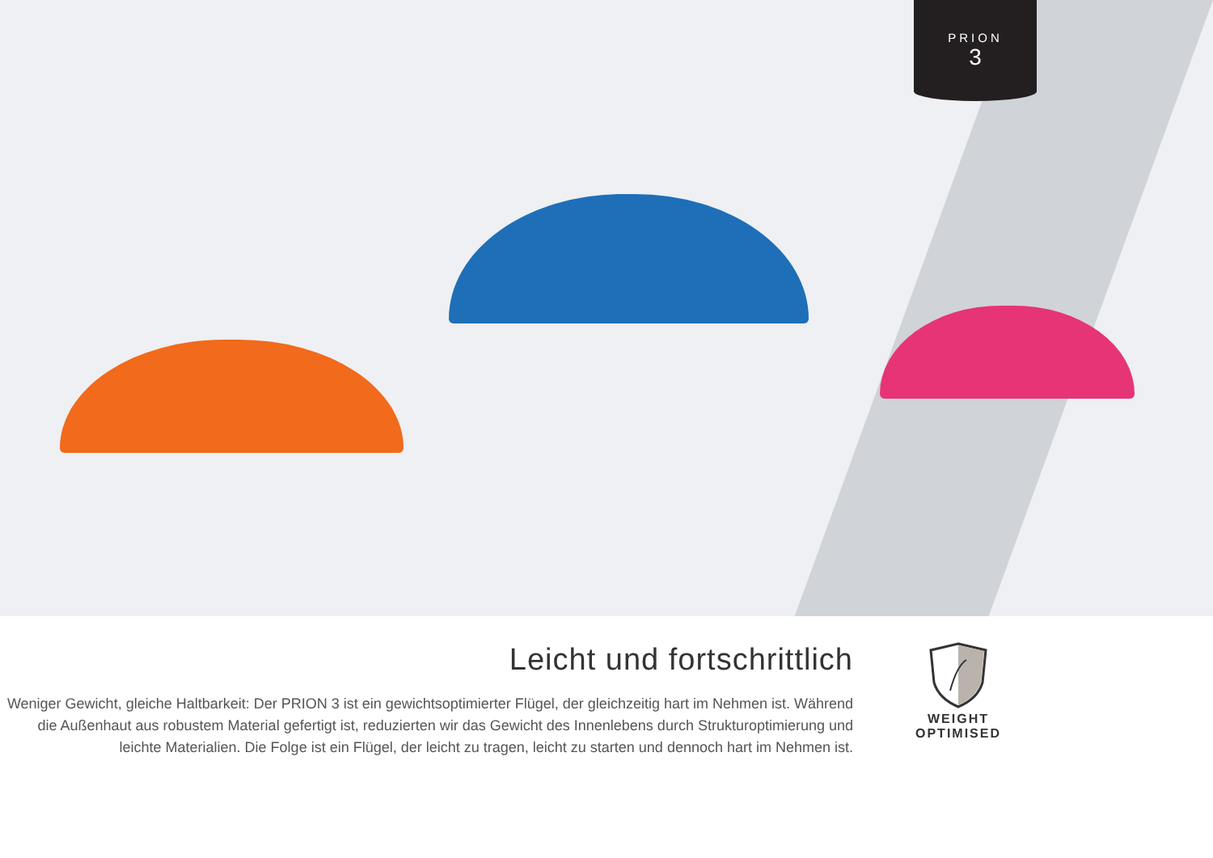PRION
3
Leicht und fortschrittlich
Weniger Gewicht, gleiche Haltbarkeit: Der PRION 3 ist ein gewichtsoptimierter Flügel, der gleichzeitig hart im Nehmen ist. Während die Außenhaut aus robustem Material gefertigt ist, reduzierten wir das Gewicht des Innenlebens durch Strukturoptimierung und leichte Materialien. Die Folge ist ein Flügel, der leicht zu tragen, leicht zu starten und dennoch hart im Nehmen ist.
WEIGHT
OPTIMISED